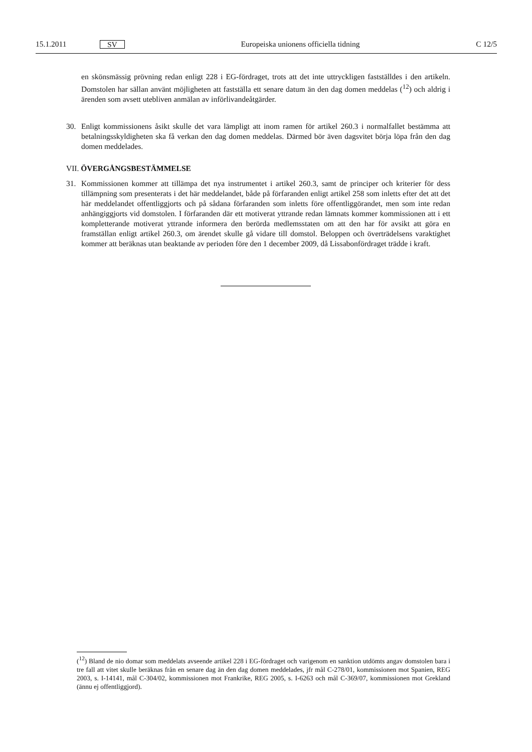15.1.2011 SV Europeiska unionens officiella tidning C 12/5
en skönsmässig prövning redan enligt 228 i EG-fördraget, trots att det inte uttryckligen fastställdes i den artikeln. Domstolen har sällan använt möjligheten att fastställa ett senare datum än den dag domen meddelas (<sup>12</sup>) och aldrig i ärenden som avsett utebliven anmälan av införlivandeåtgärder.
30. Enligt kommissionens åsikt skulle det vara lämpligt att inom ramen för artikel 260.3 i normalfallet bestämma att betalningsskyldigheten ska få verkan den dag domen meddelas. Därmed bör även dags­vitet börja löpa från den dag domen meddelades.
VII. ÖVERGÅNGSBESTÄMMELSE
31. Kommissionen kommer att tillämpa det nya instrumentet i artikel 260.3, samt de principer och kriterier för dess tillämpning som presenterats i det här meddelandet, både på förfaranden enligt artikel 258 som inletts efter det att det här meddelandet offentliggjorts och på sådana förfaranden som inletts före offentliggörandet, men som inte redan anhängiggjorts vid domstolen. I förfaranden där ett motiverat yttrande redan lämnats kommer kommissionen att i ett kompletterande motiverat yttrande informera den berörda medlemsstaten om att den har för avsikt att göra en framställan enligt artikel 260.3, om ärendet skulle gå vidare till domstol. Beloppen och överträdelsens varaktighet kommer att beräknas utan beaktande av perioden före den 1 december 2009, då Lissabonfördraget trädde i kraft.
(<sup>12</sup>) Bland de nio domar som meddelats avseende artikel 228 i EG-fördraget och varigenom en sanktion utdömts angav domstolen bara i tre fall att vitet skulle beräknas från en senare dag än den dag domen meddelades, jfr mål C-278/01, kommissionen mot Spanien, REG 2003, s. I-14141, mål C-304/02, kommissionen mot Frankrike, REG 2005, s. I-6263 och mål C-369/07, kommissionen mot Grekland (ännu ej offentliggjord).